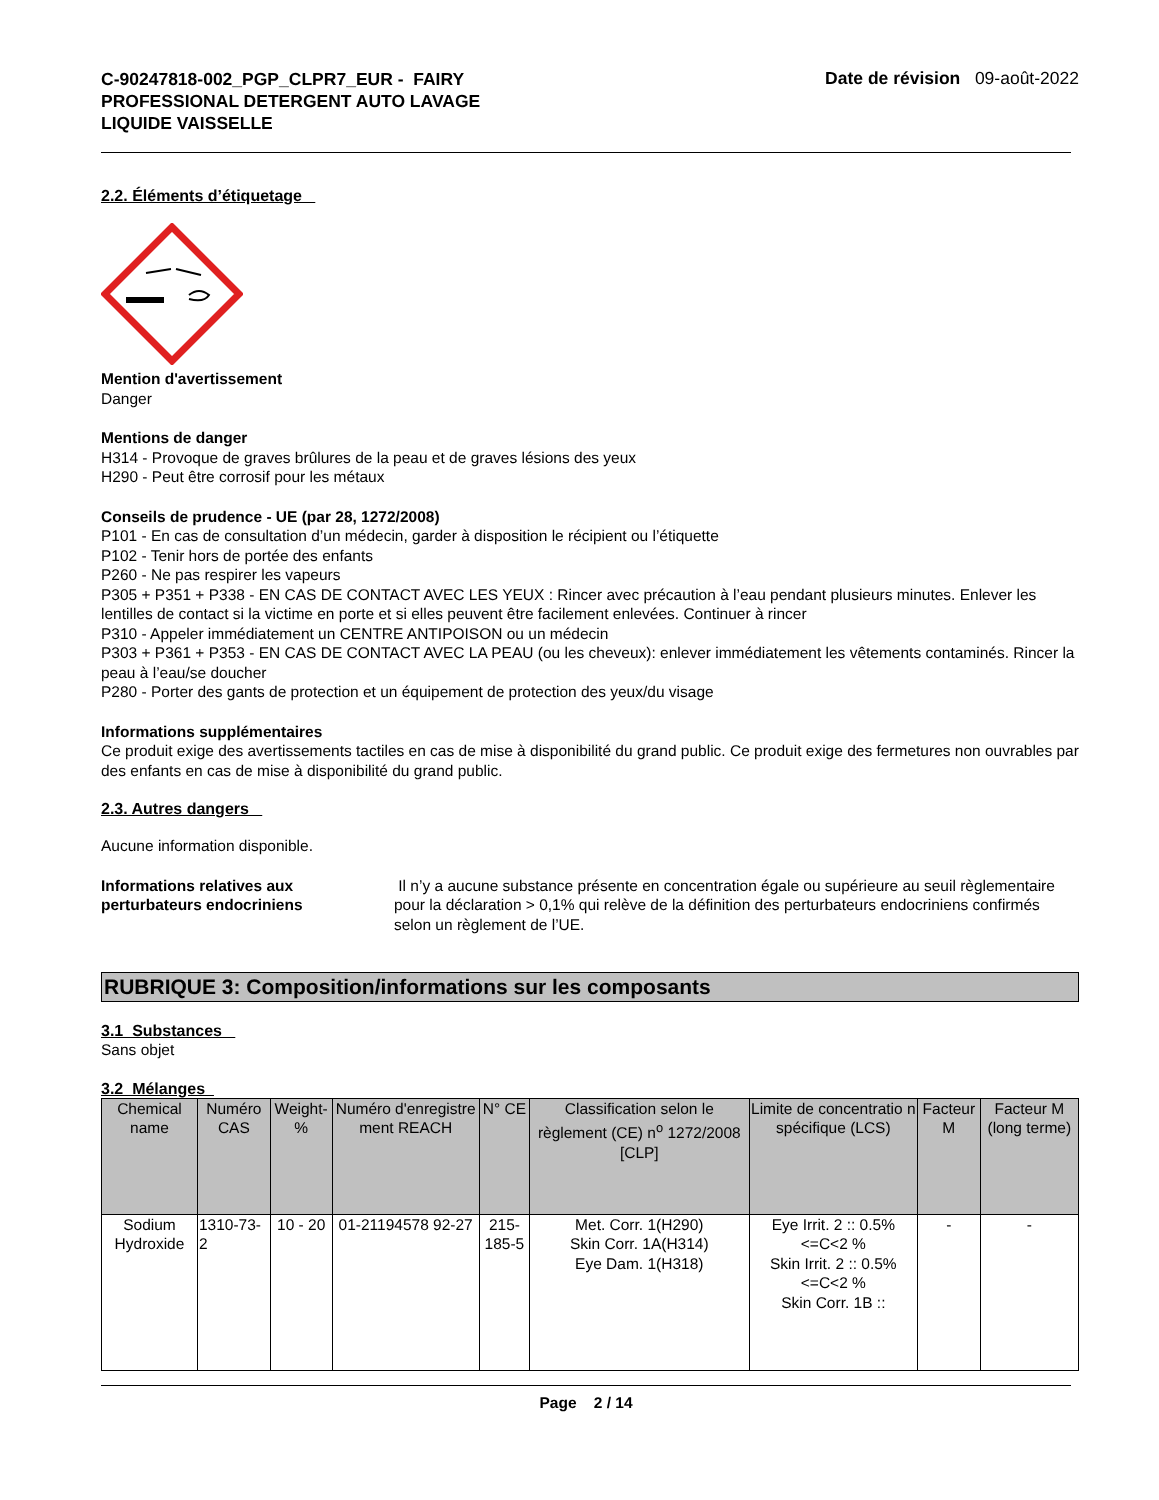C-90247818-002_PGP_CLPR7_EUR - FAIRY
PROFESSIONAL DETERGENT AUTO LAVAGE
LIQUIDE VAISSELLE
Date de révision 09-août-2022
2.2. Éléments d’étiquetage
Mention d'avertissement
Danger
Mentions de danger
H314 - Provoque de graves brûlures de la peau et de graves lésions des yeux
H290 - Peut être corrosif pour les métaux
Conseils de prudence - UE (par 28, 1272/2008)
P101 - En cas de consultation d’un médecin, garder à disposition le récipient ou l’étiquette
P102 - Tenir hors de portée des enfants
P260 - Ne pas respirer les vapeurs
P305 + P351 + P338 - EN CAS DE CONTACT AVEC LES YEUX : Rincer avec précaution à l’eau pendant plusieurs minutes. Enlever les lentilles de contact si la victime en porte et si elles peuvent être facilement enlevées. Continuer à rincer
P310 - Appeler immédiatement un CENTRE ANTIPOISON ou un médecin
P303 + P361 + P353 - EN CAS DE CONTACT AVEC LA PEAU (ou les cheveux): enlever immédiatement les vêtements contaminés. Rincer la peau à l’eau/se doucher
P280 - Porter des gants de protection et un équipement de protection des yeux/du visage
Informations supplémentaires
Ce produit exige des avertissements tactiles en cas de mise à disponibilité du grand public. Ce produit exige des fermetures non ouvrables par des enfants en cas de mise à disponibilité du grand public.
2.3. Autres dangers
Aucune information disponible.
Informations relatives aux
perturbateurs endocriniens
Il n’y a aucune substance présente en concentration égale ou supérieure au seuil règlementaire pour la déclaration > 0,1% qui relève de la définition des perturbateurs endocriniens confirmés selon un règlement de l’UE.
RUBRIQUE 3: Composition/informations sur les composants
3.1 Substances
Sans objet
3.2 Mélanges
| Chemical name | Numéro CAS | Weight-% | Numéro d'enregistre ment REACH | N° CE | Classification selon le règlement (CE) n<sup>o</sup> 1272/2008 [CLP] | Limite de concentratio n spécifique (LCS) | Facteur M | Facteur M (long terme) |
| --- | --- | --- | --- | --- | --- | --- | --- | --- |
| Sodium Hydroxide | 1310-73-2 | 10 - 20 | 01-21194578 92-27 | 215-185-5 | Met. Corr. 1(H290) Skin Corr. 1A(H314) Eye Dam. 1(H318) | Eye Irrit. 2 :: 0.5%<=C<2 % Skin Irrit. 2 :: 0.5%<=C<2 % Skin Corr. 1B :: | - | - |
Page 2 / 14